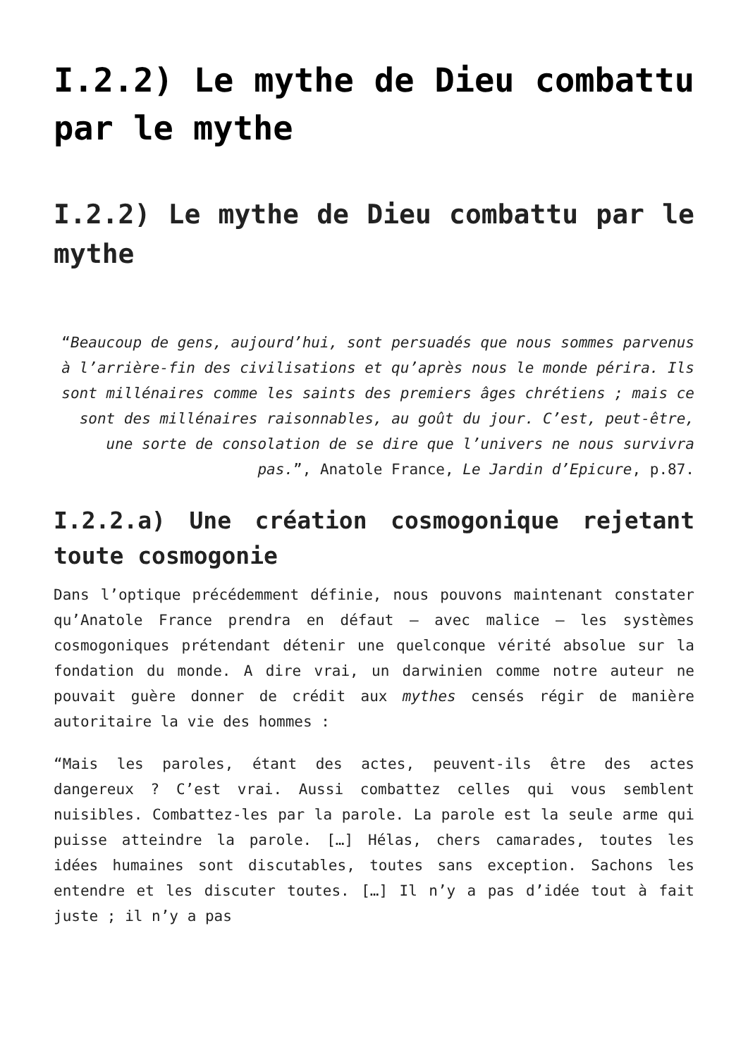I.2.2) Le mythe de Dieu combattu par le mythe
I.2.2) Le mythe de Dieu combattu par le mythe
“Beaucoup de gens, aujourd’hui, sont persuadés que nous sommes parvenus à l’arrière-fin des civilisations et qu’après nous le monde périra. Ils sont millénaires comme les saints des premiers âges chrétiens ; mais ce sont des millénaires raisonnables, au goût du jour. C’est, peut-être, une sorte de consolation de se dire que l’univers ne nous survivra pas.”, Anatole France, Le Jardin d’Epicure, p.87.
I.2.2.a) Une création cosmogonique rejetant toute cosmogonie
Dans l’optique précédemment définie, nous pouvons maintenant constater qu’Anatole France prendra en défaut – avec malice – les systèmes cosmogoniques prétendant détenir une quelconque vérité absolue sur la fondation du monde. A dire vrai, un darwinien comme notre auteur ne pouvait guère donner de crédit aux mythes censés régir de manière autoritaire la vie des hommes :
“Mais les paroles, étant des actes, peuvent-ils être des actes dangereux ? C’est vrai. Aussi combattez celles qui vous semblent nuisibles. Combattez-les par la parole. La parole est la seule arme qui puisse atteindre la parole. […] Hélas, chers camarades, toutes les idées humaines sont discutables, toutes sans exception. Sachons les entendre et les discuter toutes. […] Il n’y a pas d’idée tout à fait juste ; il n’y a pas